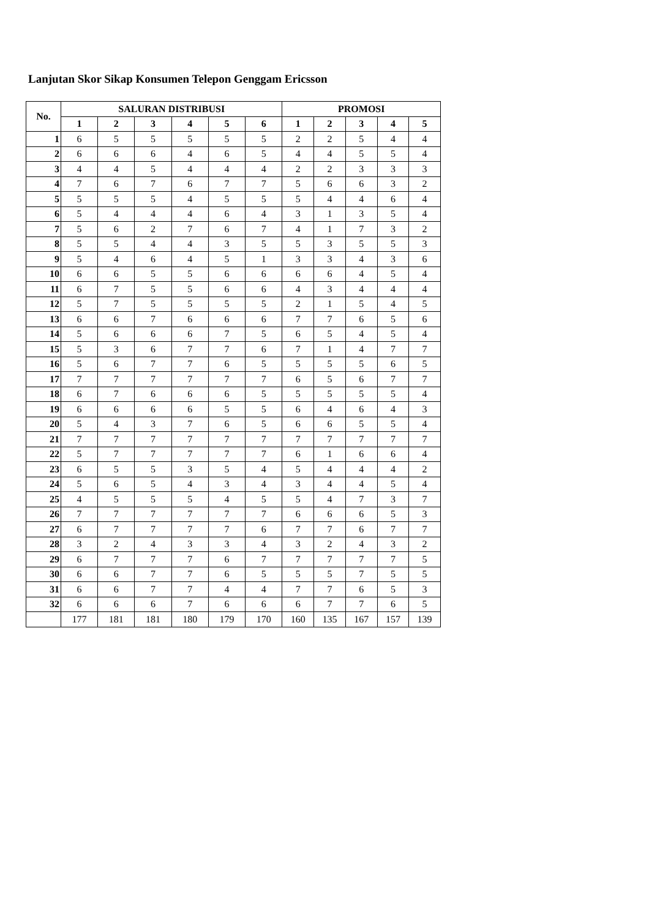Lanjutan Skor Sikap Konsumen Telepon Genggam Ericsson
| No. | SALURAN DISTRIBUSI | | | | | | PROMOSI | | | | |
| --- | --- | --- | --- | --- | --- | --- | --- | --- | --- | --- | --- |
| | 1 | 2 | 3 | 4 | 5 | 6 | 1 | 2 | 3 | 4 | 5 |
| 1 | 6 | 5 | 5 | 5 | 5 | 5 | 2 | 2 | 5 | 4 | 4 |
| 2 | 6 | 6 | 6 | 4 | 6 | 5 | 4 | 4 | 5 | 5 | 4 |
| 3 | 4 | 4 | 5 | 4 | 4 | 4 | 2 | 2 | 3 | 3 | 3 |
| 4 | 7 | 6 | 7 | 6 | 7 | 7 | 5 | 6 | 6 | 3 | 2 |
| 5 | 5 | 5 | 5 | 4 | 5 | 5 | 5 | 4 | 4 | 6 | 4 |
| 6 | 5 | 4 | 4 | 4 | 6 | 4 | 3 | 1 | 3 | 5 | 4 |
| 7 | 5 | 6 | 2 | 7 | 6 | 7 | 4 | 1 | 7 | 3 | 2 |
| 8 | 5 | 5 | 4 | 4 | 3 | 5 | 5 | 3 | 5 | 5 | 3 |
| 9 | 5 | 4 | 6 | 4 | 5 | 1 | 3 | 3 | 4 | 3 | 6 |
| 10 | 6 | 6 | 5 | 5 | 6 | 6 | 6 | 6 | 4 | 5 | 4 |
| 11 | 6 | 7 | 5 | 5 | 6 | 6 | 4 | 3 | 4 | 4 | 4 |
| 12 | 5 | 7 | 5 | 5 | 5 | 5 | 2 | 1 | 5 | 4 | 5 |
| 13 | 6 | 6 | 7 | 6 | 6 | 6 | 7 | 7 | 6 | 5 | 6 |
| 14 | 5 | 6 | 6 | 6 | 7 | 5 | 6 | 5 | 4 | 5 | 4 |
| 15 | 5 | 3 | 6 | 7 | 7 | 6 | 7 | 1 | 4 | 7 | 7 |
| 16 | 5 | 6 | 7 | 7 | 6 | 5 | 5 | 5 | 5 | 6 | 5 |
| 17 | 7 | 7 | 7 | 7 | 7 | 7 | 6 | 5 | 6 | 7 | 7 |
| 18 | 6 | 7 | 6 | 6 | 6 | 5 | 5 | 5 | 5 | 5 | 4 |
| 19 | 6 | 6 | 6 | 6 | 5 | 5 | 6 | 4 | 6 | 4 | 3 |
| 20 | 5 | 4 | 3 | 7 | 6 | 5 | 6 | 6 | 5 | 5 | 4 |
| 21 | 7 | 7 | 7 | 7 | 7 | 7 | 7 | 7 | 7 | 7 | 7 |
| 22 | 5 | 7 | 7 | 7 | 7 | 7 | 6 | 1 | 6 | 6 | 4 |
| 23 | 6 | 5 | 5 | 3 | 5 | 4 | 5 | 4 | 4 | 4 | 2 |
| 24 | 5 | 6 | 5 | 4 | 3 | 4 | 3 | 4 | 4 | 5 | 4 |
| 25 | 4 | 5 | 5 | 5 | 4 | 5 | 5 | 4 | 7 | 3 | 7 |
| 26 | 7 | 7 | 7 | 7 | 7 | 7 | 6 | 6 | 6 | 5 | 3 |
| 27 | 6 | 7 | 7 | 7 | 7 | 6 | 7 | 7 | 6 | 7 | 7 |
| 28 | 3 | 2 | 4 | 3 | 3 | 4 | 3 | 2 | 4 | 3 | 2 |
| 29 | 6 | 7 | 7 | 7 | 6 | 7 | 7 | 7 | 7 | 7 | 5 |
| 30 | 6 | 6 | 7 | 7 | 6 | 5 | 5 | 5 | 7 | 5 | 5 |
| 31 | 6 | 6 | 7 | 7 | 4 | 4 | 7 | 7 | 6 | 5 | 3 |
| 32 | 6 | 6 | 6 | 7 | 6 | 6 | 6 | 7 | 7 | 6 | 5 |
| | 177 | 181 | 181 | 180 | 179 | 170 | 160 | 135 | 167 | 157 | 139 |